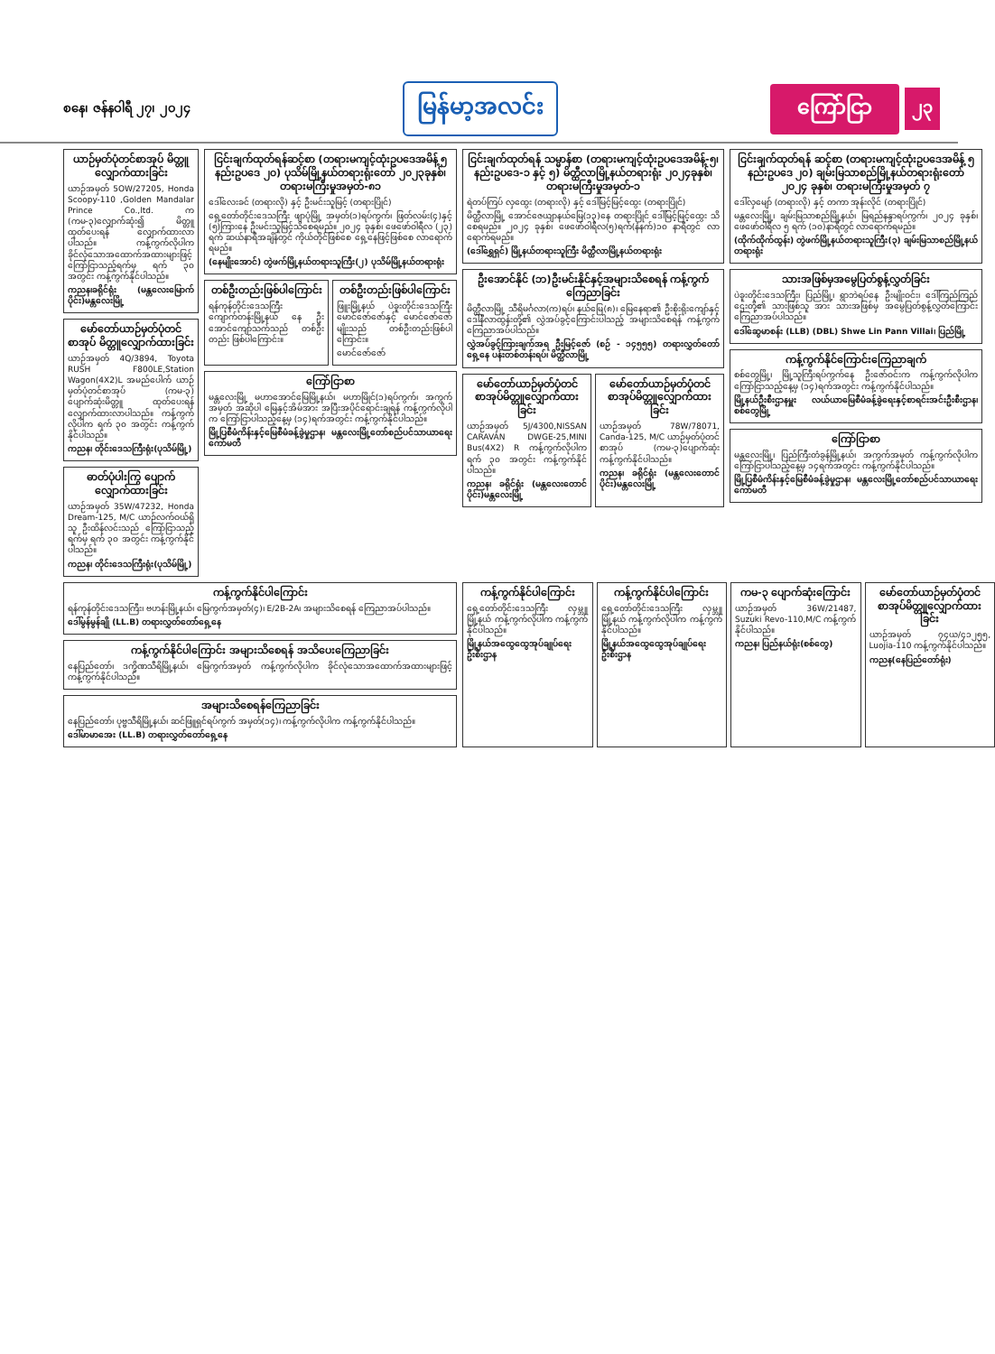စနေ၊ ဇန်နဝါရီ ၂၇၊ ၂၀၂၄
မြန်မာ့အလင်း
ကြော်ငြာ
၂၃
ယာဉ်မှတ်ပုံတင်စာအုပ် မိတ္တူလျှောက်ထားခြင်း
ယာဉ်အမှတ် 5OW/27205, Honda Scoopy-110 ,Golden Mandalar Prince Co.,ltd. က (ကမ-၃)လျှောက်ဆုံး၍ မိတ္တူထုတ်ပေးရန် လျှောက်ထားလာပါသည်။ ကန့်ကွက်လိုပါက ခိုင်လုံသောအထောက်အထားများဖြင့် ကြော်ငြာသည့်ရက်မှ ရက် ၃၀ အတွင်း ကန့်ကွက်နိုင်ပါသည်။
ကညန၊ခရိုင်ရုံး (မန္တလေးမြောက်ပိုင်း)မန္တလေးမြို့
မော်တော်ယာဉ်မှတ်ပုံတင်စာအုပ် မိတ္တူလျှောက်ထားခြင်း
ယာဉ်အမှတ် 4Q/3894, Toyota RUSH F800LE,Station Wagon(4X2)L အမည်ပေါက် ယာဉ်မှတ်ပုံတင်စာအုပ် (ကမ-၃) ပျောက်ဆုံးမိတ္တူ ထုတ်ပေးရန် လျှောက်ထားလာပါသည်။ ကန့်ကွက်လိုပါက ရက် ၃၀ အတွင်း ကန့်ကွက်နိုင်ပါသည်။
ကညန၊ တိုင်းဒေသကြီးရုံး(ပုသိမ်မြို့)
ဓာတ်ပုံပါးကြွ ပျောက်လျှောက်ထားခြင်း
ယာဉ်အမှတ် 35W/47232, Honda Dream-125, M/C ယာဉ်လက်ဝယ်ရှိသူ ဦးထိန်လင်းသည် ကြော်ငြာသည့်ရက်မှ ရက် ၃၀ အတွင်း ကန့်ကွက်နိုင်ပါသည်။
ကညန၊ တိုင်းဒေသကြီးရုံး(ပုသိမ်မြို့)
ငြင်းချက်ထုတ်ရန်ဆင့်စာ (တရားမကျင့်ထုံးဥပဒေအမိန့် ၅ နည်းဥပဒေ ၂၀) ပုသိမ်မြို့နယ်တရားရုံးတော် ၂၀၂၃ခုနှစ်၊ တရားမကြီးမှုအမှတ်-၈၁
ဒေါ်လေးခင် (တရားလို) နှင့် ဦးမင်းသူမြင့် (တရားပြိုင်)
ရှေ့တော်တိုင်းဒေသကြီး ဖျာပုံမြို့ အမှတ်(၁)ရပ်ကွက်၊ ဖြတ်လမ်း(၄)နှင့် (၅)ကြားနေ ဦးမင်းသူမြင့်သိစေရမည်။ ၂၀၂၄ ခုနှစ်၊ ဖေဖော်ဝါရီလ (၂၃) ရက် ဆယ်နာရီအချိန်တွင် ကိုယ်တိုင်ဖြစ်စေ ရှေ့နေဖြင့်ဖြစ်စေ လာရောက်ရမည်။
(နေမျိုးအောင်) တွဲဖက်မြို့နယ်တရားသူကြီး(၂) ပုသိမ်မြို့နယ်တရားရုံး
တစ်ဦးတည်းဖြစ်ပါကြောင်း
ရန်ကုန်တိုင်းဒေသကြီး ကျောက်တန်းမြို့နယ် နေ ဦးအောင်ကျော်သက်သည် တစ်ဦးတည်း ဖြစ်ပါကြောင်း။
တစ်ဦးတည်းဖြစ်ပါကြောင်း
ဖြူးမြို့နယ် ပဲခူးတိုင်းဒေသကြီး မောင်ဇော်ဇော်နှင့် မောင်ဇော်ဇော်မျိုးသည် တစ်ဦးတည်းဖြစ်ပါကြောင်း။
မောင်ဇော်ဇော်
ကြော်ငြာစာ
မန္တလေးမြို့ မဟာအောင်မြေမြို့နယ်၊ မဟာမြိုင်(၁)ရပ်ကွက်၊ အကွက်အမှတ် အဆိုပါ မြေနှင့်အိမ်အား အပြီးအပိုင်ရောင်းချရန် ကန့်ကွက်လိုပါက ကြော်ငြာပါသည့်နေ့မှ (၁၄)ရက်အတွင်း ကန့်ကွက်နိုင်ပါသည်။
မြို့ပြစီမံကိန်းနှင့်မြေစီမံခန့်ခွဲမှုဌာန၊ မန္တလေးမြို့တော်စည်ပင်သာယာရေးကော်မတီ
ငြင်းချက်ထုတ်ရန် သမ္မာန်စာ (တရားမကျင့်ထုံးဥပဒေအမိန့်-၅၊ နည်းဥပဒေ-၁ နှင့် ၅) မိတ္ထီလာမြို့နယ်တရားရုံး ၂၀၂၄ခုနှစ်၊ တရားမကြီးမှုအမှတ်-၁
ရဲတပ်ကြပ် လှထွေး (တရားလို) နှင့် ဒေါ်မြင့်မြင့်ထွေး (တရားပြိုင်)
မိတ္ထီလာမြို့ အောင်ဇေယျာနယ်မြေ(၁၃)နေ တရားပြိုင် ဒေါ်မြင့်မြင့်ထွေး သိစေရမည်။ ၂၀၂၄ ခုနှစ်၊ ဖေဖော်ဝါရီလ(၅)ရက်(နံနက်)၁၀ နာရီတွင် လာရောက်ရမည်။
(ဒေါ်ရွှေရှင်) မြို့နယ်တရားသူကြီး မိတ္ထီလာမြို့နယ်တရားရုံး
ဦးအောင်နိုင် (ဘ)ဦးမင်းနိုင်နှင့်အများသိစေရန် ကန့်ကွက်ကြေညာခြင်း
မိတ္ထီလာမြို့ သီရိမင်္ဂလာ(က)ရပ်၊ နယ်မြေ(၈)၊ မြေနေရာ၏ ဦးစိုးရိုးကျော်နှင့် ဒေါ်နီလာထွန်းတို့၏ လွှဲအပ်ခွင့်ကြောင်းပါသည့် အများသိစေရန် ကန့်ကွက်ကြေညာအပ်ပါသည်။
လွှဲအပ်ခွင့်ကြားချက်အရ ဦးမြင့်ဇော် (စဉ် - ၁၄၅၅၅) တရားလွှတ်တော်ရှေ့နေ ပန်းတစ်တန်းရပ်၊ မိတ္ထီလာမြို့
မော်တော်ယာဉ်မှတ်ပုံတင်စာအုပ်မိတ္တူလျှောက်ထားခြင်း
ယာဉ်အမှတ် 5J/4300,NISSAN CARAVAN DWGE-25,MINI Bus(4X2) R ကန့်ကွက်လိုပါက ရက် ၃၀ အတွင်း ကန့်ကွက်နိုင်ပါသည်။
ကညန၊ ခရိုင်ရုံး (မန္တလေးတောင်ပိုင်း)မန္တလေးမြို့
မော်တော်ယာဉ်မှတ်ပုံတင်စာအုပ်မိတ္တူလျှောက်ထားခြင်း
ယာဉ်အမှတ် 78W/78071, Canda-125, M/C ယာဉ်မှတ်ပုံတင်စာအုပ် (ကမ-၃)ပျောက်ဆုံး ကန့်ကွက်နိုင်ပါသည်။
ကညန၊ ခရိုင်ရုံး (မန္တလေးတောင်ပိုင်း)မန္တလေးမြို့
ငြင်းချက်ထုတ်ရန် ဆင့်စာ (တရားမကျင့်ထုံးဥပဒေအမိန့် ၅ နည်းဥပဒေ ၂၀) ချမ်းမြသာစည်မြို့နယ်တရားရုံးတော် ၂၀၂၄ ခုနှစ်၊ တရားမကြီးမှုအမှတ် ၇
ဒေါ်လှမျော် (တရားလို) နှင့် တကာ အုန်းလိုင် (တရားပြိုင်)
မန္တလေးမြို့၊ ချမ်းမြသာစည်မြို့နယ်၊ မြရည်နန္ဒာရပ်ကွက်၊ ၂၀၂၄ ခုနှစ်၊ ဖေဖော်ဝါရီလ ၅ ရက် (၁၀)နာရီတွင် လာရောက်ရမည်။
(ထိုက်ထိုက်ထွန်း) တွဲဖက်မြို့နယ်တရားသူကြီး(၃) ချမ်းမြသာစည်မြို့နယ်တရားရုံး
သားအဖြစ်မှအမွေပြတ်စွန့်လွှတ်ခြင်း
ပဲခူးတိုင်းဒေသကြီး၊ ပြည်မြို့၊ ရွာဘဲရပ်နေ ဦးမျိုးဝင်း၊ ဒေါ်ကြည်ကြည်ဌေးတို့၏ သားဖြစ်သူ အား သားအဖြစ်မှ အမွေပြတ်စွန့်လွှတ်ကြောင်း ကြေညာအပ်ပါသည်။
ဒေါ်ဆွေမာစန်း (LLB) (DBL) Shwe Lin Pann Villai၊ ပြည်မြို့
ကန့်ကွက်နိုင်ကြောင်းကြေညာချက်
စစ်တွေမြို့၊ မြို့သူကြီးရပ်ကွက်နေ ဦးဇော်ဝင်းက ကန့်ကွက်လိုပါက ကြော်ငြာသည့်နေ့မှ (၁၄)ရက်အတွင်း ကန့်ကွက်နိုင်ပါသည်။
မြို့နယ်ဦးစီးဌာနမှူး လယ်ယာမြေစီမံခန့်ခွဲရေးနှင့်စာရင်းအင်းဦးစီးဌာန၊ စစ်တွေမြို့
ကြော်ငြာစာ
မန္တလေးမြို့၊ ပြည်ကြီးတံခွန်မြို့နယ်၊ အကွက်အမှတ် ကန့်ကွက်လိုပါက ကြော်ငြာပါသည့်နေ့မှ ၁၄ရက်အတွင်း ကန့်ကွက်နိုင်ပါသည်။
မြို့ပြစီမံကိန်းနှင့်မြေစီမံခန့်ခွဲမှုဌာန၊ မန္တလေးမြို့တော်စည်ပင်သာယာရေးကော်မတီ
ကန့်ကွက်နိုင်ပါကြောင်း
ရန်ကုန်တိုင်းဒေသကြီး၊ ဗဟန်းမြို့နယ်၊ မြေကွက်အမှတ်(၄)၊ E/2B-2A၊ အများသိစေရန် ကြေညာအပ်ပါသည်။
ဒေါ်မွန်မွန်ချို (LL.B) တရားလွှတ်တော်ရှေ့နေ
ကန့်ကွက်နိုင်ပါကြောင်း အများသိစေရန် အသိပေးကြေညာခြင်း
နေပြည်တော်၊ ဒက္ခိဏသီရိမြို့နယ်၊ မြေကွက်အမှတ် ကန့်ကွက်လိုပါက ခိုင်လုံသောအထောက်အထားများဖြင့် ကန့်ကွက်နိုင်ပါသည်။
အများသိစေရန်ကြေညာခြင်း
နေပြည်တော်၊ ပုဗ္ဗသီရိမြို့နယ်၊ ဆင်ဖြူရှင်ရပ်ကွက် အမှတ်(၁၄)၊ ကန့်ကွက်လိုပါက ကန့်ကွက်နိုင်ပါသည်။
ဒေါ်မာမာအေး (LL.B) တရားလွှတ်တော်ရှေ့နေ
ကန့်ကွက်နိုင်ပါကြောင်း
ရှေ့တော်တိုင်းဒေသကြီး လှမ္ဘူမြို့နယ် ကန့်ကွက်လိုပါက ကန့်ကွက်နိုင်ပါသည်။
မြို့နယ်အထွေထွေအုပ်ချုပ်ရေးဦးစီးဌာန
ကန့်ကွက်နိုင်ပါကြောင်း
ရှေ့တော်တိုင်းဒေသကြီး လှမ္ဘူမြို့နယ် ကန့်ကွက်လိုပါက ကန့်ကွက်နိုင်ပါသည်။
မြို့နယ်အထွေထွေအုပ်ချုပ်ရေးဦးစီးဌာန
ကမ-၃ ပျောက်ဆုံးကြောင်း
ယာဉ်အမှတ် 36W/21487, Suzuki Revo-110,M/C ကန့်ကွက်နိုင်ပါသည်။
ကညန၊ ပြည်နယ်ရုံး(စစ်တွေ)
မော်တော်ယာဉ်မှတ်ပုံတင်စာအုပ်မိတ္တူလျှောက်ထားခြင်း
ယာဉ်အမှတ် ၇၄ယ/၄၁၂၅၅, Luojia-110 ကန့်ကွက်နိုင်ပါသည်။
ကညန(နေပြည်တော်ရုံး)